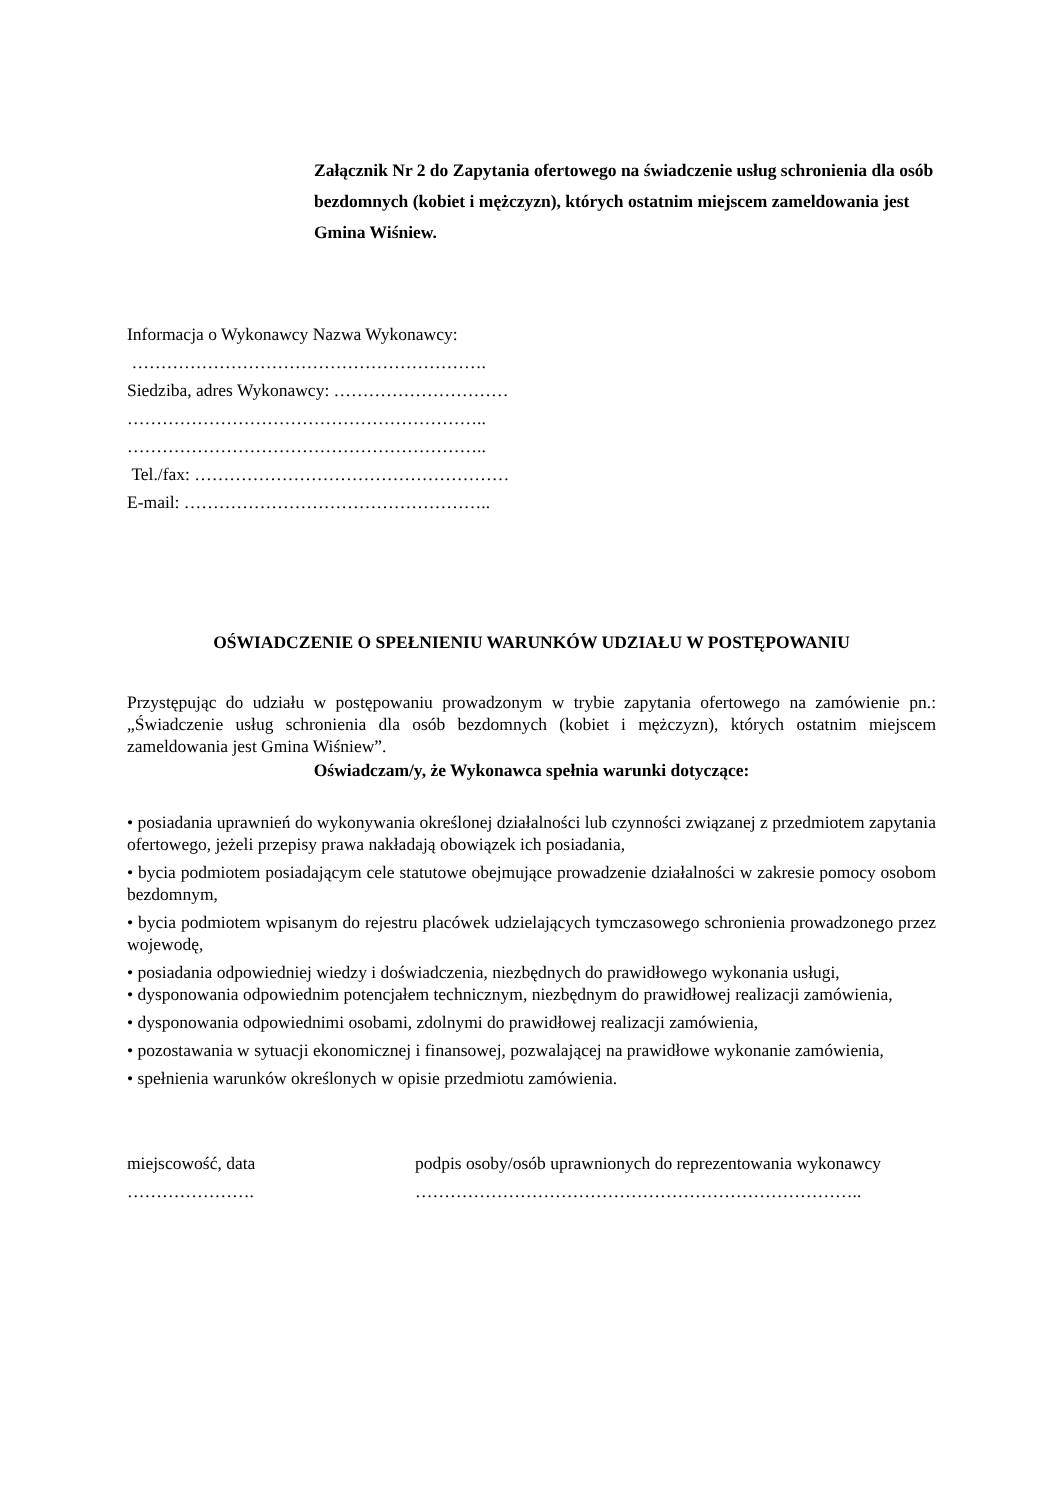Załącznik Nr 2 do Zapytania ofertowego na świadczenie usług schronienia dla osób bezdomnych (kobiet i mężczyzn), których ostatnim miejscem zameldowania jest Gmina Wiśniew.
Informacja o Wykonawcy Nazwa Wykonawcy:
…………………………………………………….
Siedziba, adres Wykonawcy: …………………………
……………………………………………………..
……………………………………………………..
Tel./fax: ………………………………………………
E-mail: ……………………………………………..
OŚWIADCZENIE O SPEŁNIENIU WARUNKÓW UDZIAŁU W POSTĘPOWANIU
Przystępując do udziału w postępowaniu prowadzonym w trybie zapytania ofertowego na zamówienie pn.: „Świadczenie usług schronienia dla osób bezdomnych (kobiet i mężczyzn), których ostatnim miejscem zameldowania jest Gmina Wiśniew”.
Oświadczam/y, że Wykonawca spełnia warunki dotyczące:
• posiadania uprawnień do wykonywania określonej działalności lub czynności związanej z przedmiotem zapytania ofertowego, jeżeli przepisy prawa nakładają obowiązek ich posiadania,
• bycia podmiotem posiadającym cele statutowe obejmujące prowadzenie działalności w zakresie pomocy osobom bezdomnym,
• bycia podmiotem wpisanym do rejestru placówek udzielających tymczasowego schronienia prowadzonego przez wojewodę,
• posiadania odpowiedniej wiedzy i doświadczenia, niezbędnych do prawidłowego wykonania usługi,
• dysponowania odpowiednim potencjałem technicznym, niezbędnym do prawidłowej realizacji zamówienia,
• dysponowania odpowiednimi osobami, zdolnymi do prawidłowej realizacji zamówienia,
• pozostawania w sytuacji ekonomicznej i finansowej, pozwalającej na prawidłowe wykonanie zamówienia,
• spełnienia warunków określonych w opisie przedmiotu zamówienia.
miejscowość, data
………………….
podpis osoby/osób uprawnionych do reprezentowania wykonawcy
…………………………………………………………………..